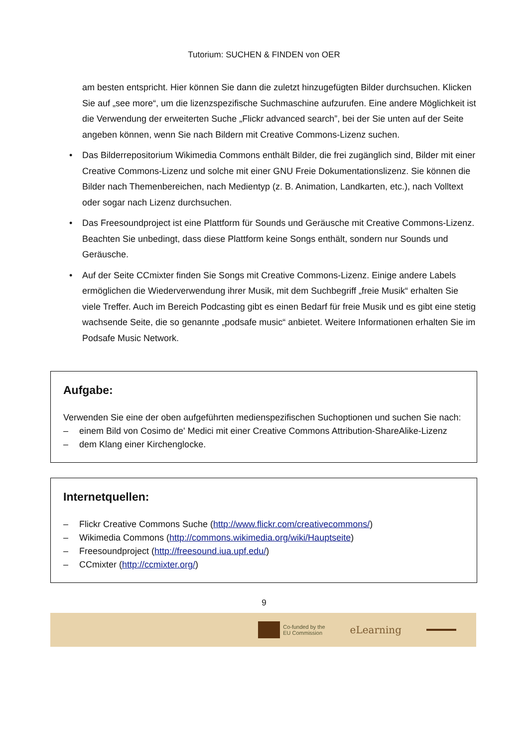Tutorium: SUCHEN & FINDEN von OER
am besten entspricht. Hier können Sie dann die zuletzt hinzugefügten Bilder durchsuchen. Klicken Sie auf „see more“, um die lizenzspezifische Suchmaschine aufzurufen. Eine andere Möglichkeit ist die Verwendung der erweiterten Suche „Flickr advanced search”, bei der Sie unten auf der Seite angeben können, wenn Sie nach Bildern mit Creative Commons-Lizenz suchen.
• Das Bilderrepositorium Wikimedia Commons enthält Bilder, die frei zugänglich sind, Bilder mit einer Creative Commons-Lizenz und solche mit einer GNU Freie Dokumentationslizenz. Sie können die Bilder nach Themenbereichen, nach Medientyp (z. B. Animation, Landkarten, etc.), nach Volltext oder sogar nach Lizenz durchsuchen.
• Das Freesoundproject ist eine Plattform für Sounds und Geräusche mit Creative Commons-Lizenz. Beachten Sie unbedingt, dass diese Plattform keine Songs enthält, sondern nur Sounds und Geräusche.
• Auf der Seite CCmixter finden Sie Songs mit Creative Commons-Lizenz. Einige andere Labels ermöglichen die Wiederverwendung ihrer Musik, mit dem Suchbegriff „freie Musik“ erhalten Sie viele Treffer. Auch im Bereich Podcasting gibt es einen Bedarf für freie Musik und es gibt eine stetig wachsende Seite, die so genannte „podsafe music“ anbietet. Weitere Informationen erhalten Sie im Podsafe Music Network.
Aufgabe:
Verwenden Sie eine der oben aufgeführten medienspezifischen Suchoptionen und suchen Sie nach:
– einem Bild von Cosimo de' Medici mit einer Creative Commons Attribution-ShareAlike-Lizenz
– dem Klang einer Kirchenglocke.
Internetquellen:
– Flickr Creative Commons Suche (http://www.flickr.com/creativecommons/)
– Wikimedia Commons (http://commons.wikimedia.org/wiki/Hauptseite)
– Freesoundproject (http://freesound.iua.upf.edu/)
– CCmixter (http://ccmixter.org/)
9
Co-funded by the
EU Commission
eLearning